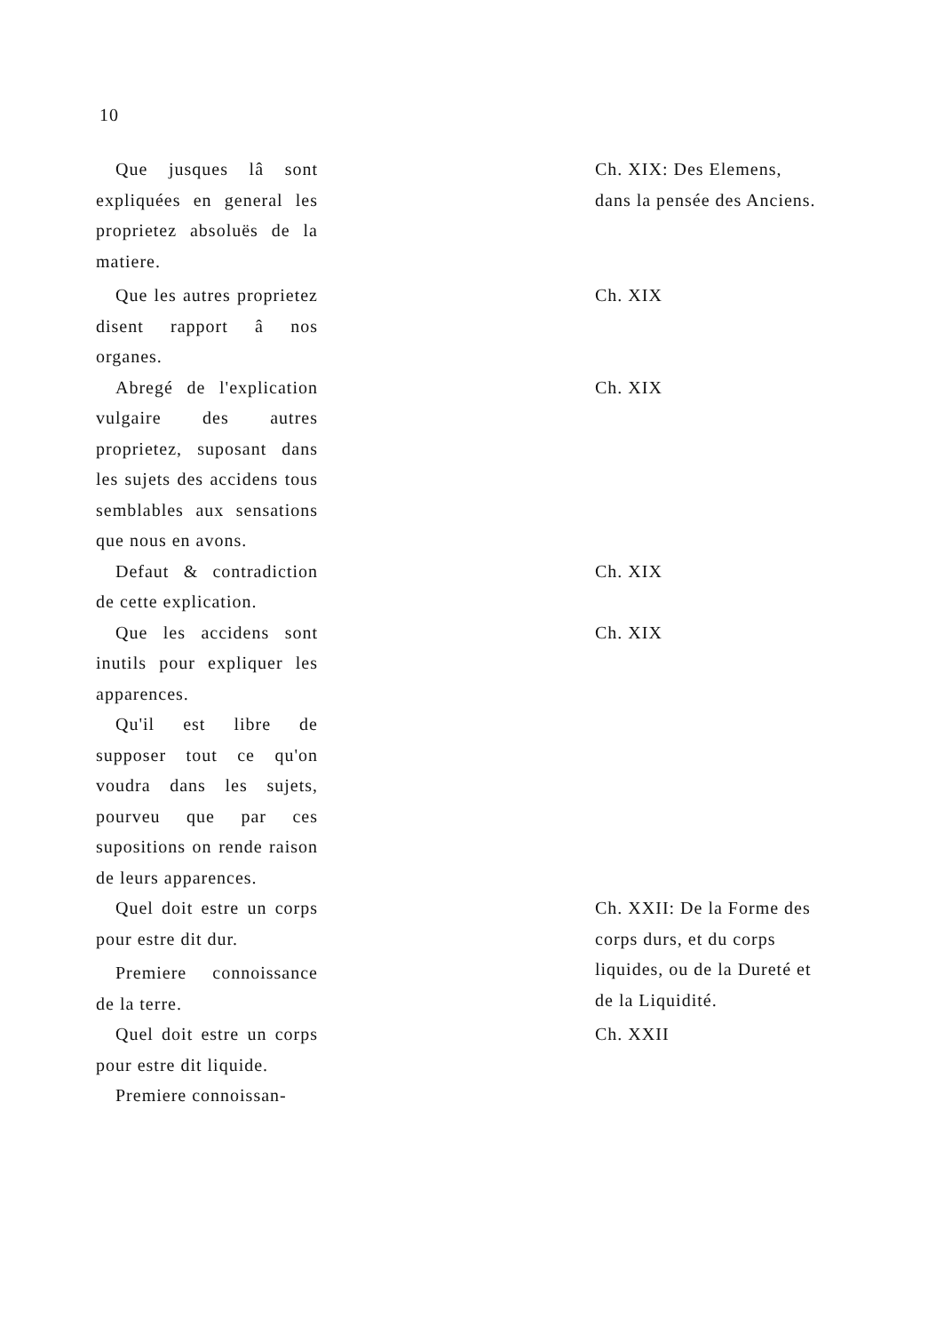10
Que jusques lâ sont expliquées en general les proprietez absoluës de la matiere.
Ch. XIX: Des Elemens, dans la pensée des Anciens.
Que les autres proprietez disent rapport â nos organes.
Ch. XIX
Abregé de l'explication vulgaire des autres proprietez, suposant dans les sujets des accidens tous semblables aux sensations que nous en avons.
Ch. XIX
Defaut & contradiction de cette explication.
Ch. XIX
Que les accidens sont inutils pour expliquer les apparences.
Ch. XIX
Qu'il est libre de supposer tout ce qu'on voudra dans les sujets, pourveu que par ces supositions on rende raison de leurs apparences.
Quel doit estre un corps pour estre dit dur.
Premiere connoissance de la terre.
Ch. XXII: De la Forme des corps durs, et du corps liquides, ou de la Dureté et de la Liquidité.
Quel doit estre un corps pour estre dit liquide.
Premiere connoissan-
Ch. XXII